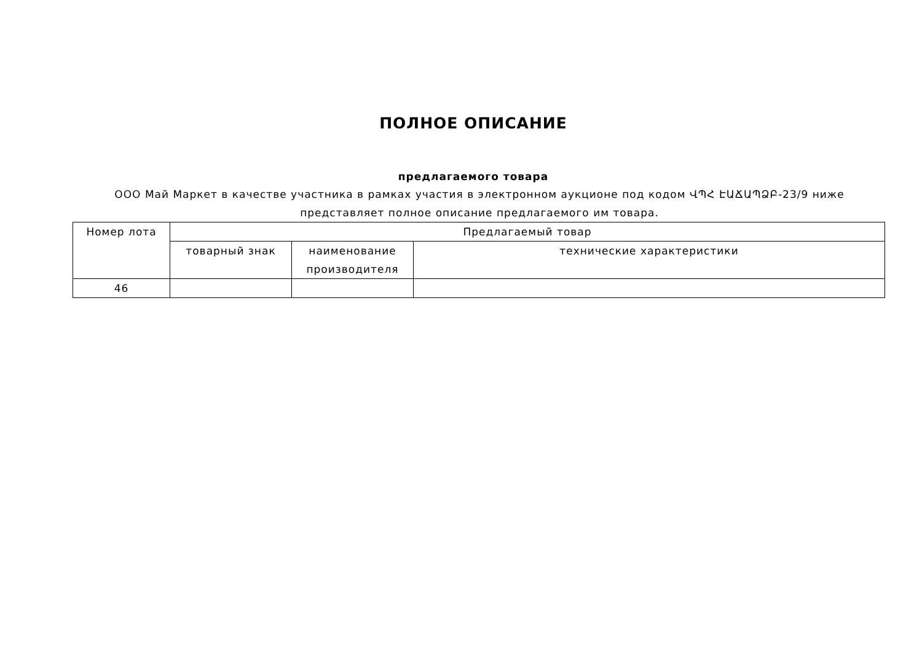ПОЛНОЕ ОПИСАНИЕ
предлагаемого товара
ООО Май Маркет в качестве участника в рамках участия в электронном аукционе под кодом ՎՊՀ ԷԱՃԱՊՁԲ-23/9 ниже представляет полное описание предлагаемого им товара.
| Номер лота | Предлагаемый товар | | |
| --- | --- | --- | --- |
| | товарный знак | наименование производителя | технические характеристики |
| 46 | | | |